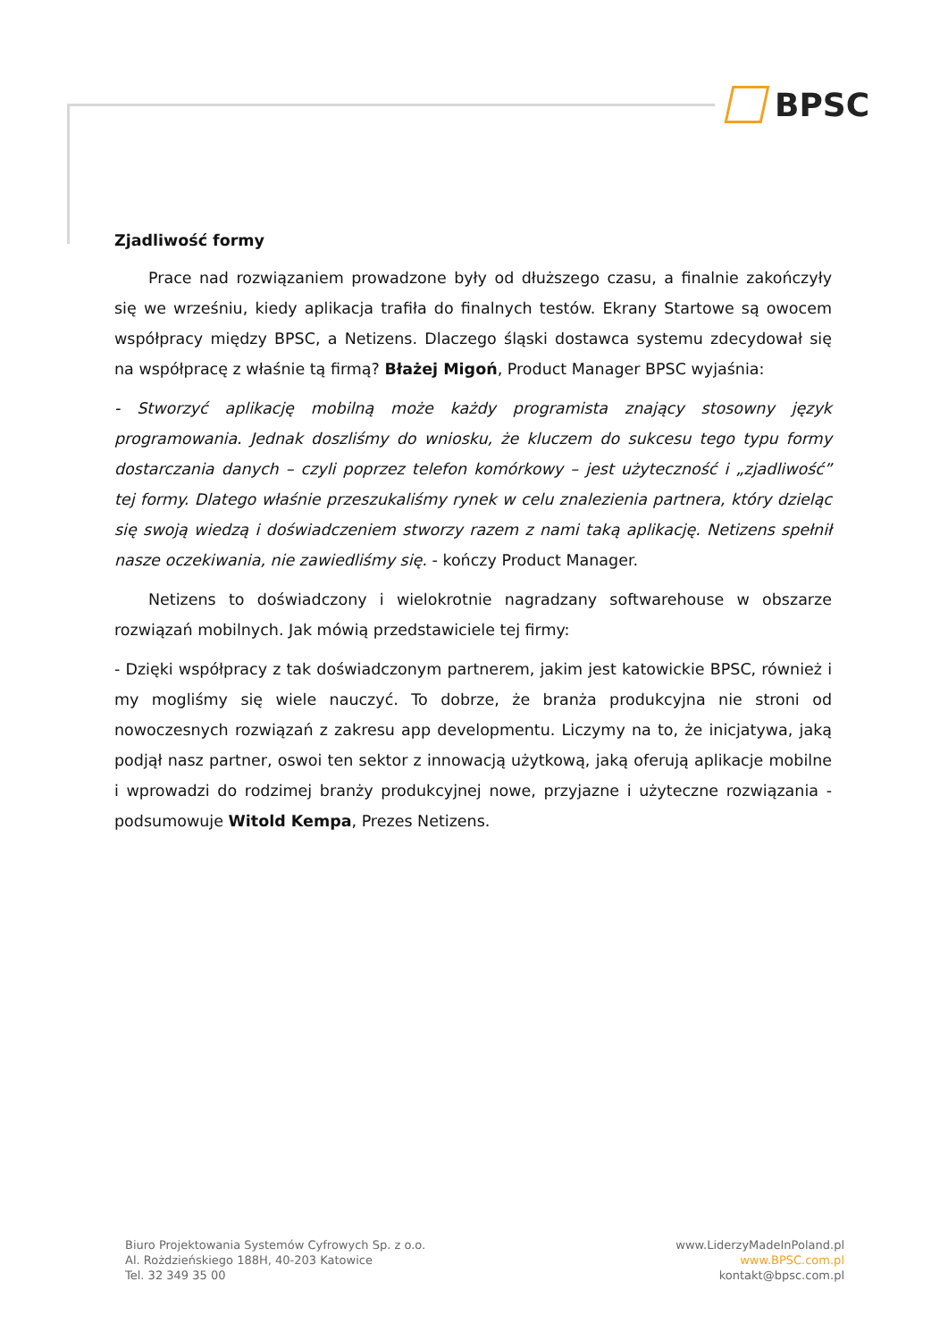BPSC
Zjadliwość formy
Prace nad rozwiązaniem prowadzone były od dłuższego czasu, a finalnie zakończyły się we wrześniu, kiedy aplikacja trafiła do finalnych testów. Ekrany Startowe są owocem współpracy między BPSC, a Netizens. Dlaczego śląski dostawca systemu zdecydował się na współpracę z właśnie tą firmą? Błażej Migoń, Product Manager BPSC wyjaśnia:
- Stworzyć aplikację mobilną może każdy programista znający stosowny język programowania. Jednak doszliśmy do wniosku, że kluczem do sukcesu tego typu formy dostarczania danych – czyli poprzez telefon komórkowy – jest użyteczność i „zjadliwość” tej formy. Dlatego właśnie przeszukaliśmy rynek w celu znalezienia partnera, który dzieląc się swoją wiedzą i doświadczeniem stworzy razem z nami taką aplikację. Netizens spełnił nasze oczekiwania, nie zawiedliśmy się. - kończy Product Manager.
Netizens to doświadczony i wielokrotnie nagradzany softwarehouse w obszarze rozwiązań mobilnych. Jak mówią przedstawiciele tej firmy:
- Dzięki współpracy z tak doświadczonym partnerem, jakim jest katowickie BPSC, również i my mogliśmy się wiele nauczyć. To dobrze, że branża produkcyjna nie stroni od nowoczesnych rozwiązań z zakresu app developmentu. Liczymy na to, że inicjatywa, jaką podjął nasz partner, oswoi ten sektor z innowacją użytkową, jaką oferują aplikacje mobilne i wprowadzi do rodzimej branży produkcyjnej nowe, przyjazne i użyteczne rozwiązania - podsumowuje Witold Kempa, Prezes Netizens.
Biuro Projektowania Systemów Cyfrowych Sp. z o.o.
Al. Rożdzieńskiego 188H, 40-203 Katowice
Tel. 32 349 35 00
www.LiderzyMadeInPoland.pl
www.BPSC.com.pl
kontakt@bpsc.com.pl